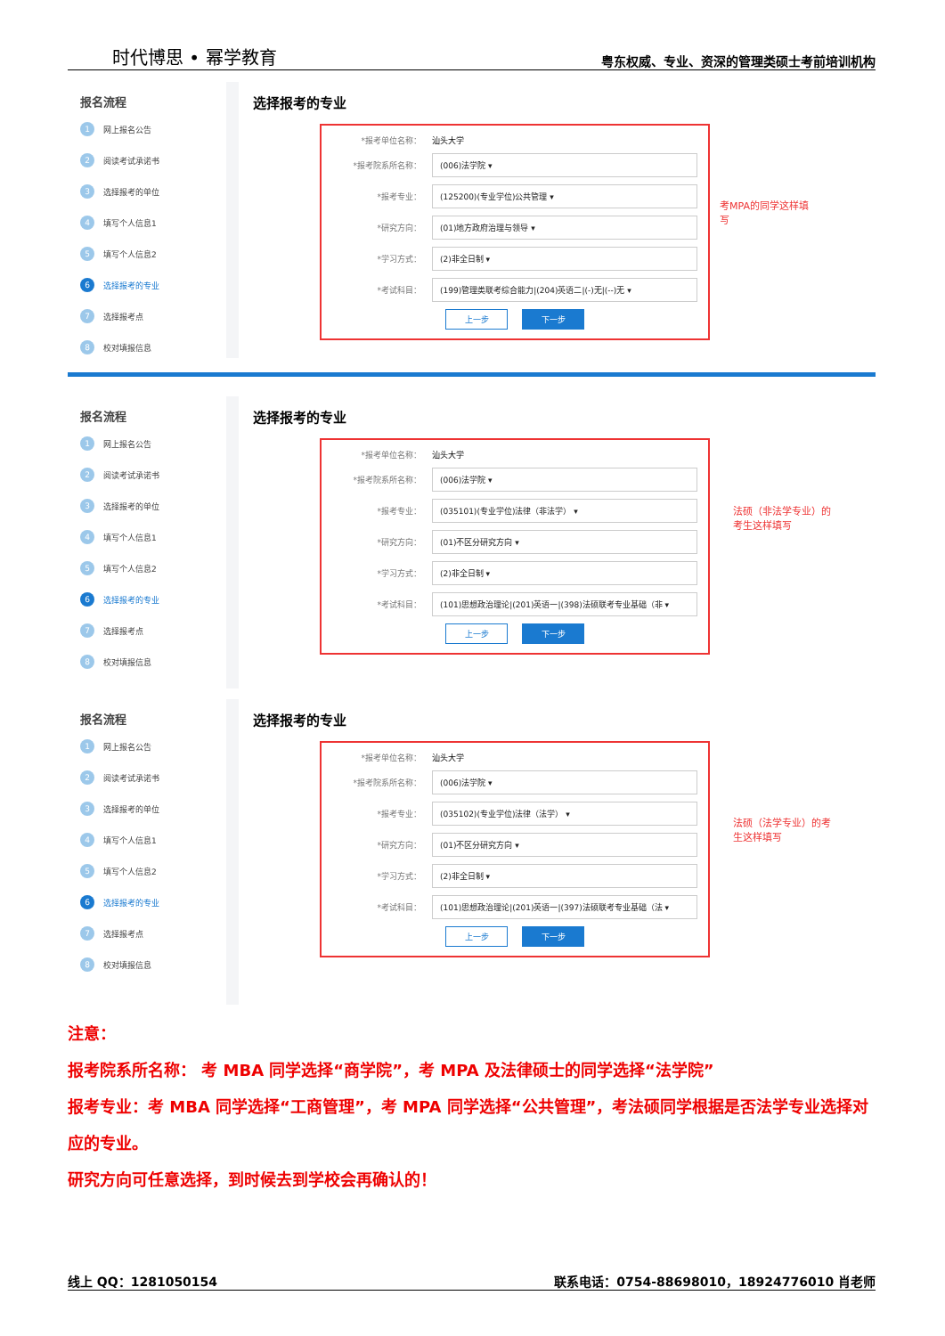时代博思 • 幂学教育 粤东权威、专业、资深的管理类硕士考前培训机构
报名流程
1 网上报名公告
2 阅读考试承诺书
3 选择报考的单位
4 填写个人信息1
5 填写个人信息2
6 选择报考的专业
7 选择报考点
8 校对填报信息
选择报考的专业
*报考单位名称： 汕头大学
*报考院系所名称： (006)法学院 ▾
*报考专业： (125200)(专业学位)公共管理 ▾
*研究方向： (01)地方政府治理与领导 ▾
*学习方式： (2)非全日制 ▾
*考试科目： (199)管理类联考综合能力|(204)英语二|(-)无|(--)无 ▾
上一步 下一步
考MPA的同学这样填写
报名流程
1 网上报名公告
2 阅读考试承诺书
3 选择报考的单位
4 填写个人信息1
5 填写个人信息2
6 选择报考的专业
7 选择报考点
8 校对填报信息
选择报考的专业
*报考单位名称： 汕头大学
*报考院系所名称： (006)法学院 ▾
*报考专业： (035101)(专业学位)法律（非法学） ▾
*研究方向： (01)不区分研究方向 ▾
*学习方式： (2)非全日制 ▾
*考试科目： (101)思想政治理论|(201)英语一|(398)法硕联考专业基础（非 ▾
上一步 下一步
法硕（非法学专业）的考生这样填写
报名流程
1 网上报名公告
2 阅读考试承诺书
3 选择报考的单位
4 填写个人信息1
5 填写个人信息2
6 选择报考的专业
7 选择报考点
8 校对填报信息
选择报考的专业
*报考单位名称： 汕头大学
*报考院系所名称： (006)法学院 ▾
*报考专业： (035102)(专业学位)法律（法学） ▾
*研究方向： (01)不区分研究方向 ▾
*学习方式： (2)非全日制 ▾
*考试科目： (101)思想政治理论|(201)英语一|(397)法硕联考专业基础（法 ▾
上一步 下一步
法硕（法学专业）的考生这样填写
注意：
报考院系所名称： 考 MBA 同学选择“商学院”，考 MPA 及法律硕士的同学选择“法学院”
报考专业：考 MBA 同学选择“工商管理”，考 MPA 同学选择“公共管理”，考法硕同学根据是否法学专业选择对应的专业。
研究方向可任意选择，到时候去到学校会再确认的！
线上 QQ：1281050154 联系电话：0754-88698010，18924776010 肖老师